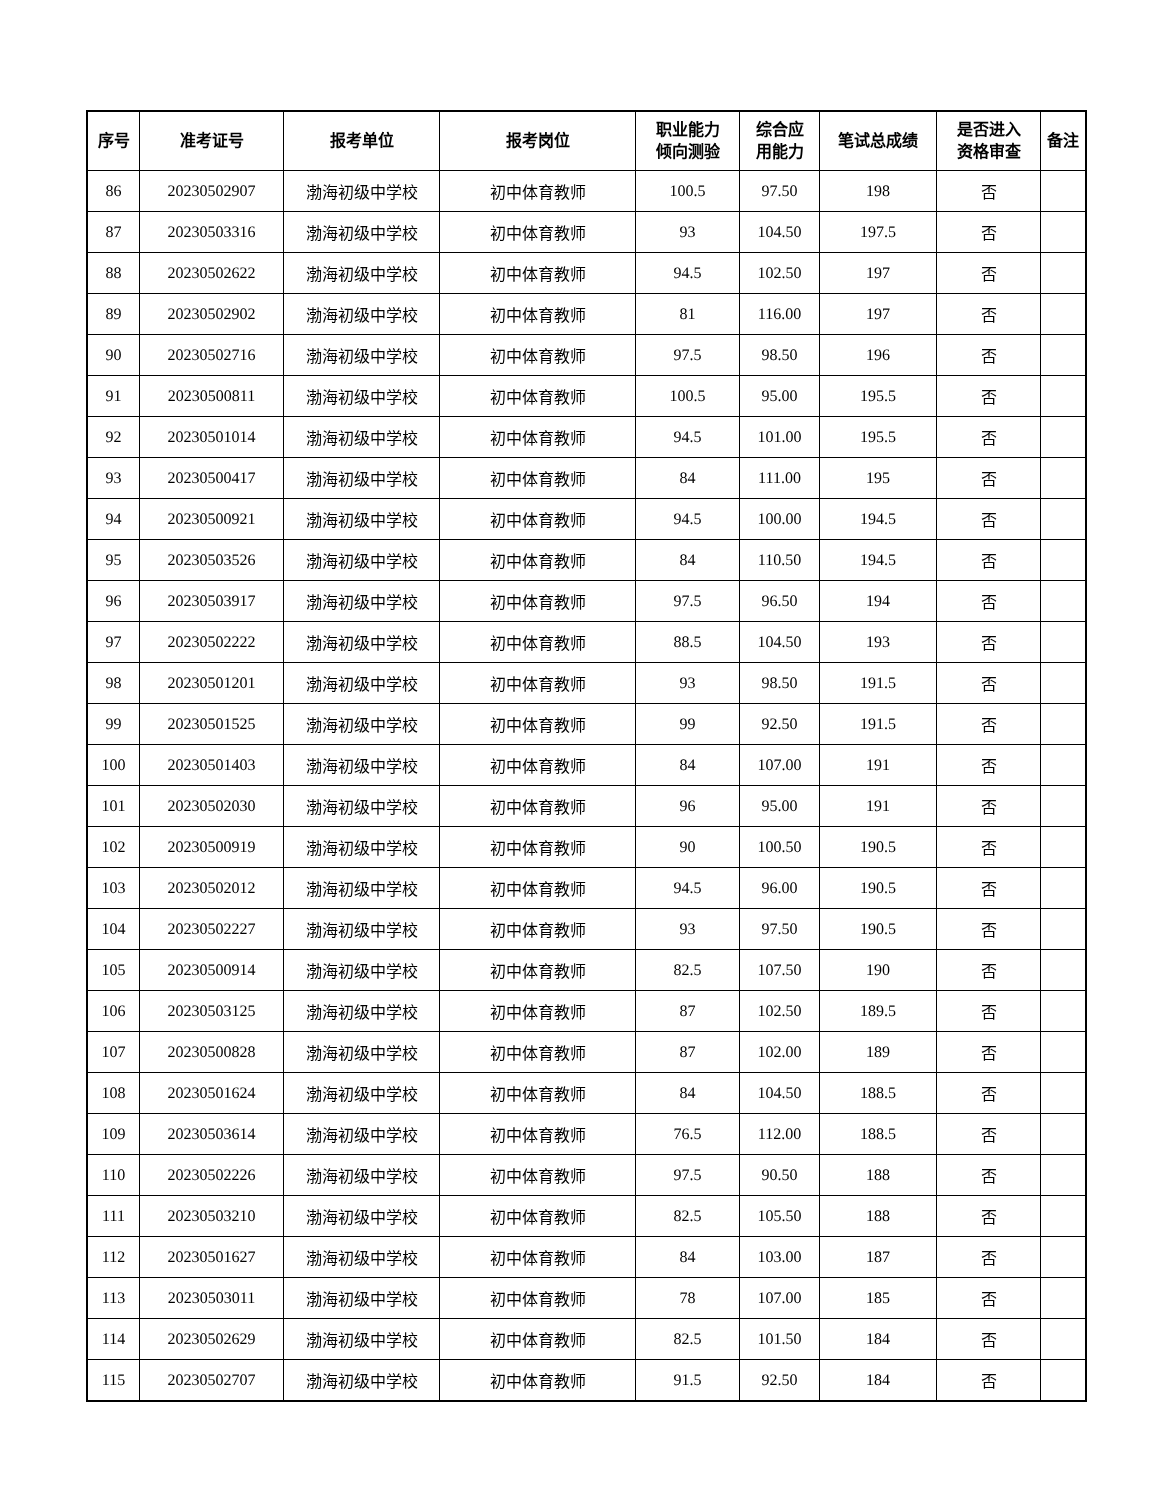| 序号 | 准考证号 | 报考单位 | 报考岗位 | 职业能力 倾向测验 | 综合应 用能力 | 笔试总成绩 | 是否进入 资格审查 | 备注 |
| --- | --- | --- | --- | --- | --- | --- | --- | --- |
| 86 | 20230502907 | 渤海初级中学校 | 初中体育教师 | 100.5 | 97.50 | 198 | 否 | |
| 87 | 20230503316 | 渤海初级中学校 | 初中体育教师 | 93 | 104.50 | 197.5 | 否 | |
| 88 | 20230502622 | 渤海初级中学校 | 初中体育教师 | 94.5 | 102.50 | 197 | 否 | |
| 89 | 20230502902 | 渤海初级中学校 | 初中体育教师 | 81 | 116.00 | 197 | 否 | |
| 90 | 20230502716 | 渤海初级中学校 | 初中体育教师 | 97.5 | 98.50 | 196 | 否 | |
| 91 | 20230500811 | 渤海初级中学校 | 初中体育教师 | 100.5 | 95.00 | 195.5 | 否 | |
| 92 | 20230501014 | 渤海初级中学校 | 初中体育教师 | 94.5 | 101.00 | 195.5 | 否 | |
| 93 | 20230500417 | 渤海初级中学校 | 初中体育教师 | 84 | 111.00 | 195 | 否 | |
| 94 | 20230500921 | 渤海初级中学校 | 初中体育教师 | 94.5 | 100.00 | 194.5 | 否 | |
| 95 | 20230503526 | 渤海初级中学校 | 初中体育教师 | 84 | 110.50 | 194.5 | 否 | |
| 96 | 20230503917 | 渤海初级中学校 | 初中体育教师 | 97.5 | 96.50 | 194 | 否 | |
| 97 | 20230502222 | 渤海初级中学校 | 初中体育教师 | 88.5 | 104.50 | 193 | 否 | |
| 98 | 20230501201 | 渤海初级中学校 | 初中体育教师 | 93 | 98.50 | 191.5 | 否 | |
| 99 | 20230501525 | 渤海初级中学校 | 初中体育教师 | 99 | 92.50 | 191.5 | 否 | |
| 100 | 20230501403 | 渤海初级中学校 | 初中体育教师 | 84 | 107.00 | 191 | 否 | |
| 101 | 20230502030 | 渤海初级中学校 | 初中体育教师 | 96 | 95.00 | 191 | 否 | |
| 102 | 20230500919 | 渤海初级中学校 | 初中体育教师 | 90 | 100.50 | 190.5 | 否 | |
| 103 | 20230502012 | 渤海初级中学校 | 初中体育教师 | 94.5 | 96.00 | 190.5 | 否 | |
| 104 | 20230502227 | 渤海初级中学校 | 初中体育教师 | 93 | 97.50 | 190.5 | 否 | |
| 105 | 20230500914 | 渤海初级中学校 | 初中体育教师 | 82.5 | 107.50 | 190 | 否 | |
| 106 | 20230503125 | 渤海初级中学校 | 初中体育教师 | 87 | 102.50 | 189.5 | 否 | |
| 107 | 20230500828 | 渤海初级中学校 | 初中体育教师 | 87 | 102.00 | 189 | 否 | |
| 108 | 20230501624 | 渤海初级中学校 | 初中体育教师 | 84 | 104.50 | 188.5 | 否 | |
| 109 | 20230503614 | 渤海初级中学校 | 初中体育教师 | 76.5 | 112.00 | 188.5 | 否 | |
| 110 | 20230502226 | 渤海初级中学校 | 初中体育教师 | 97.5 | 90.50 | 188 | 否 | |
| 111 | 20230503210 | 渤海初级中学校 | 初中体育教师 | 82.5 | 105.50 | 188 | 否 | |
| 112 | 20230501627 | 渤海初级中学校 | 初中体育教师 | 84 | 103.00 | 187 | 否 | |
| 113 | 20230503011 | 渤海初级中学校 | 初中体育教师 | 78 | 107.00 | 185 | 否 | |
| 114 | 20230502629 | 渤海初级中学校 | 初中体育教师 | 82.5 | 101.50 | 184 | 否 | |
| 115 | 20230502707 | 渤海初级中学校 | 初中体育教师 | 91.5 | 92.50 | 184 | 否 | |